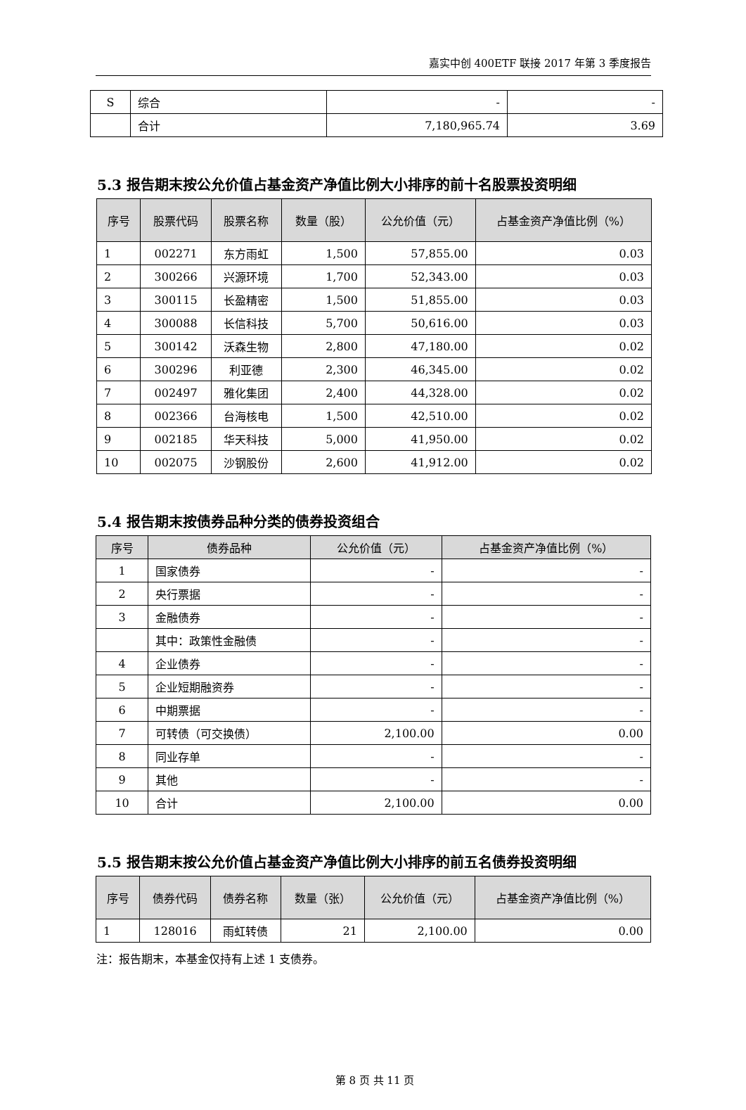嘉实中创 400ETF 联接 2017 年第 3 季度报告
| S | 综合 | - | - |
| | 合计 | 7,180,965.74 | 3.69 |
5.3 报告期末按公允价值占基金资产净值比例大小排序的前十名股票投资明细
| 序号 | 股票代码 | 股票名称 | 数量（股） | 公允价值（元） | 占基金资产净值比例（%） |
| --- | --- | --- | --- | --- | --- |
| 1 | 002271 | 东方雨虹 | 1,500 | 57,855.00 | 0.03 |
| 2 | 300266 | 兴源环境 | 1,700 | 52,343.00 | 0.03 |
| 3 | 300115 | 长盈精密 | 1,500 | 51,855.00 | 0.03 |
| 4 | 300088 | 长信科技 | 5,700 | 50,616.00 | 0.03 |
| 5 | 300142 | 沃森生物 | 2,800 | 47,180.00 | 0.02 |
| 6 | 300296 | 利亚德 | 2,300 | 46,345.00 | 0.02 |
| 7 | 002497 | 雅化集团 | 2,400 | 44,328.00 | 0.02 |
| 8 | 002366 | 台海核电 | 1,500 | 42,510.00 | 0.02 |
| 9 | 002185 | 华天科技 | 5,000 | 41,950.00 | 0.02 |
| 10 | 002075 | 沙钢股份 | 2,600 | 41,912.00 | 0.02 |
5.4 报告期末按债券品种分类的债券投资组合
| 序号 | 债券品种 | 公允价值（元） | 占基金资产净值比例（%） |
| --- | --- | --- | --- |
| 1 | 国家债券 | - | - |
| 2 | 央行票据 | - | - |
| 3 | 金融债券 | - | - |
| | 其中：政策性金融债 | - | - |
| 4 | 企业债券 | - | - |
| 5 | 企业短期融资券 | - | - |
| 6 | 中期票据 | - | - |
| 7 | 可转债（可交换债） | 2,100.00 | 0.00 |
| 8 | 同业存单 | - | - |
| 9 | 其他 | - | - |
| 10 | 合计 | 2,100.00 | 0.00 |
5.5 报告期末按公允价值占基金资产净值比例大小排序的前五名债券投资明细
| 序号 | 债券代码 | 债券名称 | 数量（张） | 公允价值（元） | 占基金资产净值比例（%） |
| --- | --- | --- | --- | --- | --- |
| 1 | 128016 | 雨虹转债 | 21 | 2,100.00 | 0.00 |
注：报告期末，本基金仅持有上述 1 支债券。
第 8 页 共 11 页